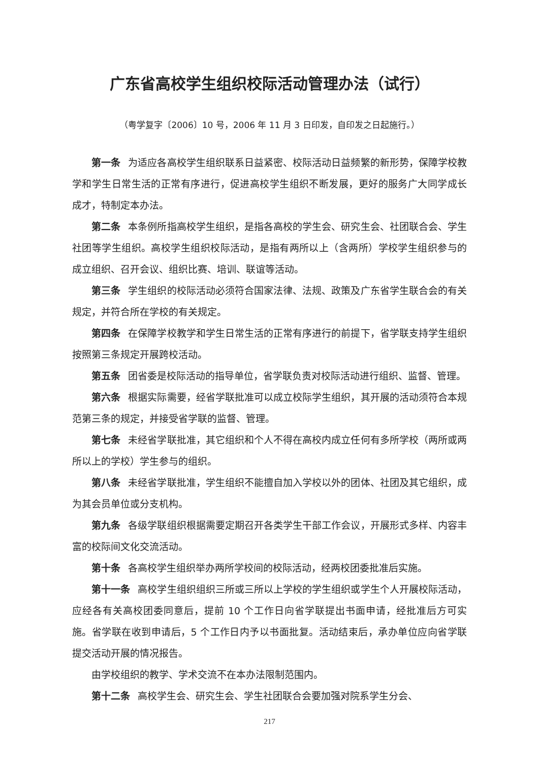广东省高校学生组织校际活动管理办法（试行）
（粤学复字〔2006〕10 号，2006 年 11 月 3 日印发，自印发之日起施行。）
第一条 为适应各高校学生组织联系日益紧密、校际活动日益频繁的新形势，保障学校教学和学生日常生活的正常有序进行，促进高校学生组织不断发展，更好的服务广大同学成长成才，特制定本办法。
第二条 本条例所指高校学生组织，是指各高校的学生会、研究生会、社团联合会、学生社团等学生组织。高校学生组织校际活动，是指有两所以上（含两所）学校学生组织参与的成立组织、召开会议、组织比赛、培训、联谊等活动。
第三条 学生组织的校际活动必须符合国家法律、法规、政策及广东省学生联合会的有关规定，并符合所在学校的有关规定。
第四条 在保障学校教学和学生日常生活的正常有序进行的前提下，省学联支持学生组织按照第三条规定开展跨校活动。
第五条 团省委是校际活动的指导单位，省学联负责对校际活动进行组织、监督、管理。
第六条 根据实际需要，经省学联批准可以成立校际学生组织，其开展的活动须符合本规范第三条的规定，并接受省学联的监督、管理。
第七条 未经省学联批准，其它组织和个人不得在高校内成立任何有多所学校（两所或两所以上的学校）学生参与的组织。
第八条 未经省学联批准，学生组织不能擅自加入学校以外的团体、社团及其它组织，成为其会员单位或分支机构。
第九条 各级学联组织根据需要定期召开各类学生干部工作会议，开展形式多样、内容丰富的校际间文化交流活动。
第十条 各高校学生组织举办两所学校间的校际活动，经两校团委批准后实施。
第十一条 高校学生组织组织三所或三所以上学校的学生组织或学生个人开展校际活动，应经各有关高校团委同意后，提前 10 个工作日向省学联提出书面申请，经批准后方可实施。省学联在收到申请后，5 个工作日内予以书面批复。活动结束后，承办单位应向省学联提交活动开展的情况报告。
由学校组织的教学、学术交流不在本办法限制范围内。
第十二条 高校学生会、研究生会、学生社团联合会要加强对院系学生分会、
217